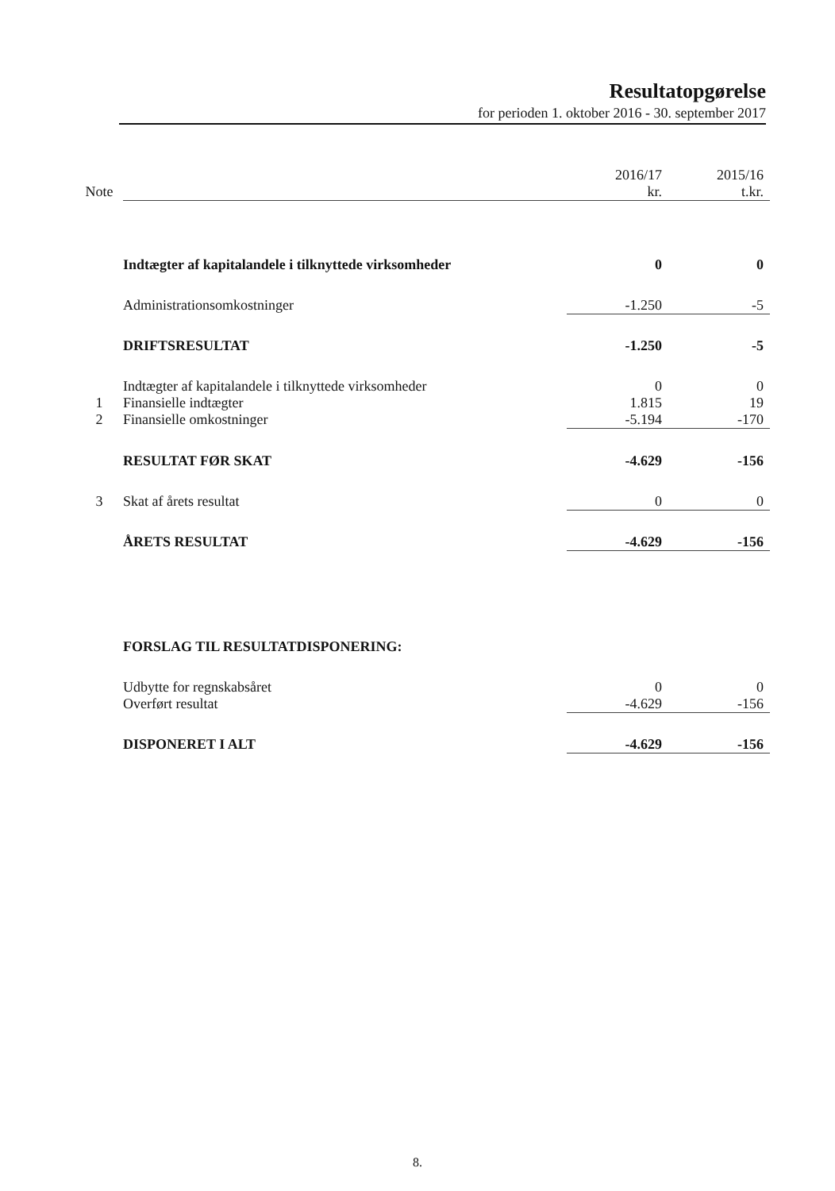Resultatopgørelse
for perioden 1. oktober 2016 - 30. september 2017
| | | 2016/17 | 2015/16 |
| --- | --- | --- | --- |
| Note | | kr. | t.kr. |
| | Indtægter af kapitalandele i tilknyttede virksomheder | 0 | 0 |
| | Administrationsomkostninger | -1.250 | -5 |
| | DRIFTSRESULTAT | -1.250 | -5 |
| | Indtægter af kapitalandele i tilknyttede virksomheder | 0 | 0 |
| 1 | Finansielle indtægter | 1.815 | 19 |
| 2 | Finansielle omkostninger | -5.194 | -170 |
| | RESULTAT FØR SKAT | -4.629 | -156 |
| 3 | Skat af årets resultat | 0 | 0 |
| | ÅRETS RESULTAT | -4.629 | -156 |
| | FORSLAG TIL RESULTATDISPONERING: | | |
| | Udbytte for regnskabsåret | 0 | 0 |
| | Overført resultat | -4.629 | -156 |
| | DISPONERET I ALT | -4.629 | -156 |
8.